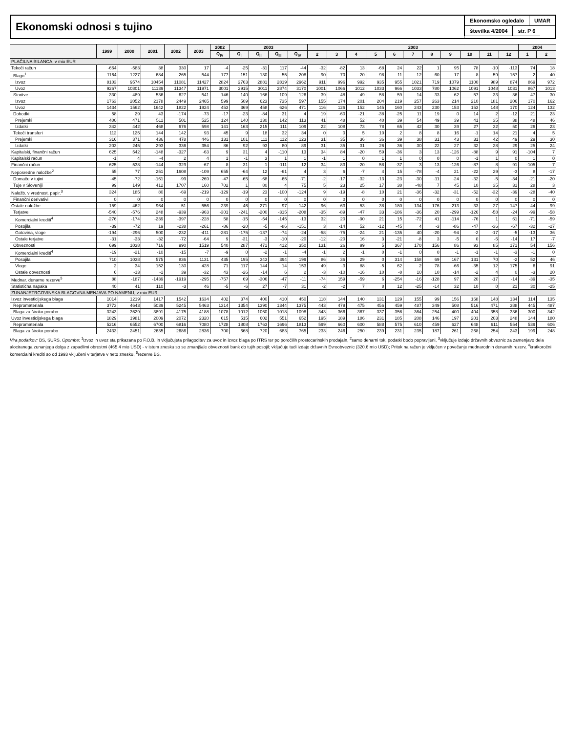Ekonomski odnosi s tujino
Ekonomsko ogledalo UMAR
številka 4/2004 str. P 6
| | 1999 | 2000 | 2001 | 2002 | 2003 | 2002 | 2003 | | | | 2003 | | | | | | | | | | | 2004 | |
| --- | --- | --- | --- | --- | --- | --- | --- | --- | --- | --- | --- | --- | --- | --- | --- | --- | --- | --- | --- | --- | --- | --- | --- |
| | | | | | | Q<sub>IV</sub> | Q<sub>I</sub> | Q<sub>II</sub> | Q<sub>III</sub> | Q<sub>IV</sub> | 2 | 3 | 4 | 5 | 6 | 7 | 8 | 9 | 10 | 11 | 12 | 1 | 2 |
| PLAČILNA BILANCA, v mio EUR | | | | | | | | | | | | | | | | | | | | | | | |
| Tekoči račun | -664 | -583 | 38 | 330 | 17 | -4 | -25 | -31 | 117 | -44 | -32 | -82 | 13 | -68 | 24 | 22 | 1 | 95 | 78 | -10 | -113 | 74 | 18 |
| Blago<sup>1</sup> | -1164 | -1227 | -684 | -265 | -544 | -177 | -151 | -130 | -55 | -208 | -90 | -70 | -20 | -98 | -11 | -12 | -60 | 17 | 8 | -59 | -157 | 2 | -40 |
| Izvoz | 8103 | 9574 | 10454 | 11081 | 11427 | 2824 | 2763 | 2881 | 2819 | 2962 | 911 | 996 | 992 | 935 | 955 | 1021 | 719 | 1079 | 1100 | 989 | 874 | 869 | 972 |
| Uvoz | 9267 | 10801 | 11139 | 11347 | 11971 | 3001 | 2915 | 3011 | 2874 | 3170 | 1001 | 1066 | 1012 | 1033 | 966 | 1033 | 780 | 1062 | 1091 | 1048 | 1031 | 867 | 1013 |
| Storitve | 330 | 489 | 536 | 627 | 541 | 146 | 140 | 166 | 109 | 126 | 39 | 48 | 49 | 58 | 59 | 14 | 33 | 62 | 57 | 33 | 36 | 47 | 30 |
| Izvoz | 1763 | 2052 | 2178 | 2449 | 2465 | 599 | 509 | 623 | 735 | 597 | 155 | 174 | 201 | 204 | 219 | 257 | 263 | 214 | 210 | 181 | 206 | 170 | 162 |
| Uvoz | 1434 | 1562 | 1642 | 1822 | 1924 | 453 | 369 | 458 | 626 | 471 | 116 | 126 | 152 | 145 | 160 | 243 | 230 | 153 | 153 | 148 | 170 | 124 | 132 |
| Dohodki | 58 | 29 | 43 | -174 | -73 | -17 | -23 | -84 | 31 | 4 | 19 | -60 | -21 | -38 | -25 | 11 | 19 | 0 | 14 | 2 | -12 | 21 | 23 |
| Prejemki | 400 | 471 | 511 | 501 | 525 | 124 | 140 | 130 | 142 | 113 | 41 | 48 | 52 | 40 | 39 | 54 | 49 | 39 | 41 | 35 | 38 | 48 | 46 |
| Izdatki | 342 | 442 | 468 | 676 | 598 | 141 | 163 | 215 | 111 | 109 | 22 | 108 | 73 | 78 | 65 | 42 | 30 | 39 | 27 | 32 | 50 | 26 | 23 |
| Tekoči transferi | 112 | 125 | 144 | 142 | 93 | 45 | 9 | 18 | 32 | 34 | 0 | 0 | 5 | 10 | 2 | 8 | 8 | 16 | -1 | 14 | 21 | 4 | 5 |
| Prejemki | 316 | 371 | 436 | 478 | 446 | 131 | 101 | 111 | 112 | 123 | 31 | 35 | 36 | 36 | 39 | 38 | 31 | 43 | 31 | 42 | 49 | 29 | 30 |
| Izdatki | 203 | 245 | 293 | 336 | 354 | 86 | 92 | 93 | 80 | 89 | 31 | 35 | 31 | 26 | 36 | 30 | 22 | 27 | 32 | 28 | 29 | 25 | 24 |
| Kapitalski, finančni račun | 625 | 542 | -148 | -327 | -63 | 9 | 31 | 4 | -110 | 13 | 34 | 84 | -20 | 59 | -36 | 3 | 13 | -126 | -88 | 9 | 91 | -104 | 7 |
| Kapitalski račun | -1 | 4 | -4 | 2 | 4 | 1 | -1 | 3 | 1 | 1 | -1 | 1 | 0 | 1 | 1 | 0 | 0 | 0 | -1 | 1 | 0 | 1 | 0 |
| Finančni račun | 625 | 538 | -144 | -329 | -67 | 8 | 31 | 1 | -111 | 12 | 34 | 83 | -20 | 58 | -37 | 3 | 13 | -126 | -87 | 8 | 91 | -105 | 7 |
| Neposredne naložbe<sup>2</sup> | 55 | 77 | 251 | 1608 | -109 | 655 | -64 | 12 | -61 | 4 | 3 | 6 | -7 | 4 | 15 | -78 | -4 | 21 | -22 | 29 | -3 | 8 | -17 |
| Domače v tujini | -45 | -72 | -161 | -99 | -269 | -47 | -65 | -68 | -65 | -71 | -2 | -17 | -32 | -13 | -23 | -30 | -11 | -24 | -32 | -5 | -34 | -21 | -20 |
| Tuje v Sloveniji | 99 | 149 | 412 | 1707 | 160 | 702 | 1 | 80 | 4 | 75 | 5 | 23 | 25 | 17 | 38 | -48 | 7 | 45 | 10 | 35 | 31 | 28 | 3 |
| Naložb. v vrednost. papir.<sup>3</sup> | 324 | 185 | 80 | -69 | -219 | -129 | -19 | 23 | -100 | -124 | 9 | -19 | -8 | 10 | 21 | -36 | -32 | -31 | -52 | -32 | -39 | -28 | -40 |
| Finančni derivativi | 0 | 0 | 0 | 0 | 0 | 0 | 0 | 0 | 0 | 0 | 0 | 0 | 0 | 0 | 0 | 0 | 0 | 0 | 0 | 0 | 0 | 0 | 0 |
| Ostale naložbe | 159 | 462 | 964 | 51 | 556 | 239 | 46 | 271 | 97 | 142 | 96 | -63 | 53 | 38 | 180 | 134 | 176 | -213 | -33 | 27 | 147 | -44 | 99 |
| Terjatve | -540 | -576 | 248 | -939 | -963 | -301 | -241 | -200 | -315 | -208 | -35 | -89 | -47 | 33 | -186 | -36 | 20 | -299 | -126 | -58 | -24 | -99 | -58 |
| Komercialni krediti<sup>4</sup> | -276 | -174 | -239 | -397 | -228 | 58 | -15 | -54 | -145 | -13 | 32 | 20 | -90 | 21 | 15 | -72 | 41 | -114 | -76 | 1 | 61 | -71 | -59 |
| Posojila | -39 | -72 | 19 | -238 | -261 | -86 | -20 | -5 | -86 | -151 | 3 | -14 | 52 | -12 | -45 | 4 | -3 | -86 | -47 | -36 | -67 | -32 | -27 |
| Gotovina, vloge | -194 | -296 | 500 | -232 | -411 | -281 | -175 | -137 | -74 | -24 | -58 | -75 | -24 | 21 | -135 | 40 | -20 | -94 | -2 | -17 | -5 | -13 | 36 |
| Ostale terjatve | -31 | -33 | -32 | -72 | -64 | 9 | -31 | -3 | -10 | -20 | -12 | -20 | 16 | 3 | -21 | -8 | 3 | -5 | 0 | -6 | -14 | 17 | -7 |
| Obveznosti | 699 | 1038 | 716 | 990 | 1519 | 540 | 287 | 471 | 412 | 350 | 131 | 26 | 99 | 5 | 367 | 170 | 156 | 86 | 93 | 85 | 171 | 54 | 156 |
| Komercialni krediti<sup>4</sup> | -19 | -21 | -10 | -15 | -7 | -9 | 0 | -2 | -1 | -4 | -1 | 2 | -1 | 0 | -1 | 0 | 0 | -1 | -1 | -1 | -3 | -1 | 0 |
| Posojila | 710 | 1038 | 575 | 836 | 1131 | 435 | 195 | 343 | 394 | 199 | 86 | 36 | 29 | 0 | 314 | 158 | 69 | 167 | 131 | 70 | -2 | 52 | 46 |
| Vloge | 2 | 34 | 152 | 130 | 428 | 71 | 117 | 144 | 14 | 153 | 49 | -3 | 88 | -5 | 62 | 2 | 78 | -66 | -35 | 12 | 175 | 6 | 91 |
| Ostale obveznosti | 6 | -13 | -1 | 39 | -32 | 43 | -26 | -14 | 6 | 2 | -3 | -10 | -16 | 10 | -8 | 10 | 10 | -14 | -2 | 4 | 0 | -3 | 20 |
| Mednar. denarne rezerve<sup>5</sup> | 88 | -187 | -1439 | -1919 | -295 | -757 | 69 | -306 | -47 | -11 | -74 | 159 | -59 | 6 | -254 | -16 | -128 | 97 | 20 | -17 | -14 | -39 | -35 |
| Statistična napaka | 40 | 41 | 110 | -3 | 46 | -5 | -6 | 27 | -7 | 31 | -2 | -2 | 7 | 8 | 12 | -25 | -14 | 32 | 10 | 0 | 21 | 30 | -25 |
| ZUNANJETRGOVINSKA BLAGOVNA MENJAVA PO NAMENU, v mio EUR | | | | | | | | | | | | | | | | | | | | | | | |
| Izvoz investicijskega blaga | 1014 | 1219 | 1417 | 1542 | 1634 | 402 | 374 | 400 | 410 | 450 | 118 | 144 | 140 | 131 | 129 | 155 | 99 | 156 | 168 | 148 | 134 | 114 | 135 |
| Repromateriala | 3773 | 4643 | 5039 | 5245 | 5463 | 1314 | 1354 | 1390 | 1344 | 1375 | 443 | 479 | 475 | 456 | 459 | 487 | 349 | 508 | 516 | 471 | 388 | 445 | 487 |
| Blaga za široko porabo | 3243 | 3629 | 3891 | 4175 | 4188 | 1078 | 1012 | 1060 | 1018 | 1098 | 343 | 366 | 367 | 337 | 356 | 364 | 254 | 400 | 404 | 358 | 336 | 300 | 342 |
| Uvoz investicijskega blaga | 1829 | 1981 | 2009 | 2072 | 2320 | 615 | 515 | 602 | 551 | 652 | 195 | 189 | 186 | 231 | 185 | 208 | 146 | 197 | 201 | 203 | 248 | 144 | 180 |
| Repromateriala | 5216 | 6552 | 6700 | 6816 | 7080 | 1728 | 1808 | 1763 | 1696 | 1813 | 599 | 660 | 600 | 588 | 575 | 610 | 459 | 627 | 648 | 611 | 554 | 539 | 606 |
| Blaga za široko porabo | 2433 | 2451 | 2635 | 2686 | 2836 | 700 | 668 | 720 | 683 | 765 | 233 | 246 | 250 | 239 | 231 | 235 | 187 | 261 | 268 | 254 | 243 | 199 | 248 |
Vira podatkov: BS, SURS. Opombe: <sup>1</sup>izvoz in uvoz sta prikazana po F.O.B. in vključujeta prilagoditev za uvoz in izvoz blaga po ITRS ter po poročilih prostocarinskih prodajaln, <sup>2</sup>samo denarni tok, podatki bodo popravljeni, <sup>3</sup>vključuje izdajo državnih obveznic za zamenjavo dela alociranega zunanjega dolga z zapadlimi obrestmi (465.4 mio USD) - v istem znesku so se zmanjšale obveznosti bank do tujih posojil; vključuje tudi izdajo državnih Evroobveznic (320.6 mio USD); Pritok na račun je vključen v povečanje mednarodnih denarnih rezerv, <sup>4</sup>kratkoročni komercialni krediti so od 1993 vključeni v terjatve v neto znesku, <sup>5</sup>rezerve BS.